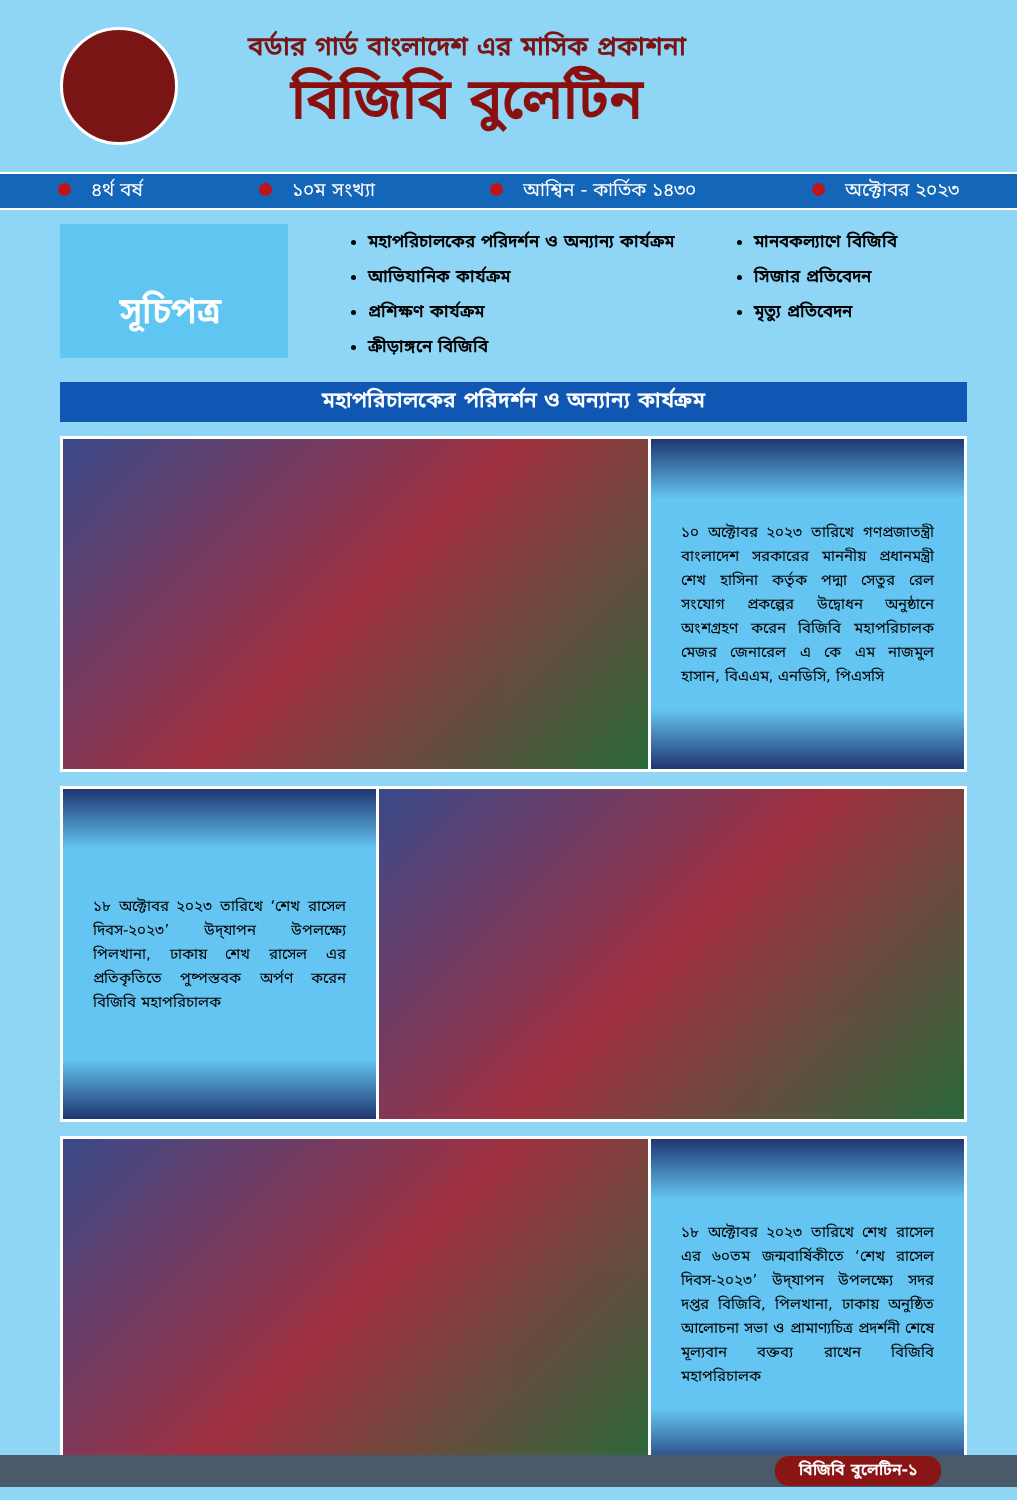বর্ডার গার্ড বাংলাদেশ এর মাসিক প্রকাশনা
বিজিবি বুলেটিন
৪র্থ বর্ষ ১০ম সংখ্যা আশ্বিন - কার্তিক ১৪৩০ অক্টোবর ২০২৩
সূচিপত্র
মহাপরিচালকের পরিদর্শন ও অন্যান্য কার্যক্রম
আভিযানিক কার্যক্রম
প্রশিক্ষণ কার্যক্রম
ক্রীড়াঙ্গনে বিজিবি
মানবকল্যাণে বিজিবি
সিজার প্রতিবেদন
মৃত্যু প্রতিবেদন
মহাপরিচালকের পরিদর্শন ও অন্যান্য কার্যক্রম
১০ অক্টোবর ২০২৩ তারিখে গণপ্রজাতন্ত্রী বাংলাদেশ সরকারের মাননীয় প্রধানমন্ত্রী শেখ হাসিনা কর্তৃক পদ্মা সেতুর রেল সংযোগ প্রকল্পের উদ্বোধন অনুষ্ঠানে অংশগ্রহণ করেন বিজিবি মহাপরিচালক মেজর জেনারেল এ কে এম নাজমুল হাসান, বিএএম, এনডিসি, পিএসসি
১৮ অক্টোবর ২০২৩ তারিখে ‘শেখ রাসেল দিবস-২০২৩’ উদ্‌যাপন উপলক্ষ্যে পিলখানা, ঢাকায় শেখ রাসেল এর প্রতিকৃতিতে পুষ্পস্তবক অর্পণ করেন বিজিবি মহাপরিচালক
১৮ অক্টোবর ২০২৩ তারিখে শেখ রাসেল এর ৬০তম জন্মবার্ষিকীতে ‘শেখ রাসেল দিবস-২০২৩’ উদ্‌যাপন উপলক্ষ্যে সদর দপ্তর বিজিবি, পিলখানা, ঢাকায় অনুষ্ঠিত আলোচনা সভা ও প্রামাণ্যচিত্র প্রদর্শনী শেষে মূল্যবান বক্তব্য রাখেন বিজিবি মহাপরিচালক
বিজিবি বুলেটিন-১